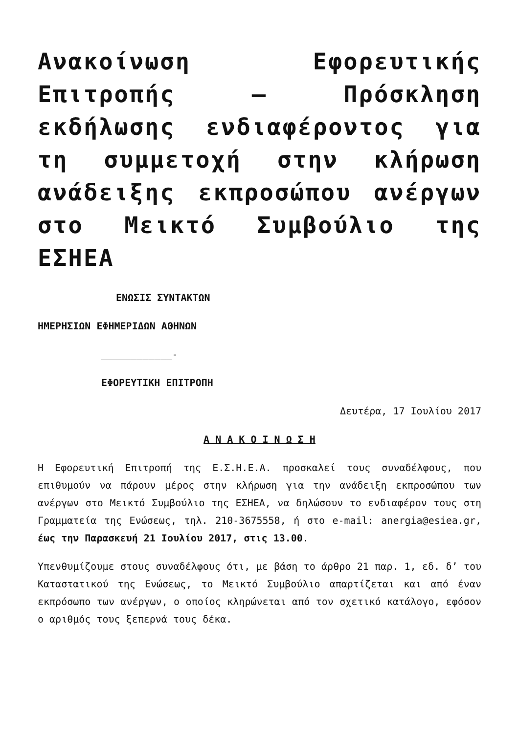Ανακοίνωση Εφορευτικής Επιτροπής – Πρόσκληση εκδήλωσης ενδιαφέροντος για τη συμμετοχή στην κλήρωση ανάδειξης εκπροσώπου ανέργων στο Μεικτό Συμβούλιο της ΕΣΗΕΑ
ΕΝΩΣΙΣ ΣΥΝΤΑΚΤΩΝ
ΗΜΕΡΗΣΙΩΝ ΕΦΗΜΕΡΙΔΩΝ ΑΘΗΝΩΝ
____________-
ΕΦΟΡΕΥΤΙΚΗ ΕΠΙΤΡΟΠΗ
Δευτέρα, 17 Ιουλίου 2017
Α Ν Α Κ Ο Ι Ν Ω Σ Η
Η Εφορευτική Επιτροπή της Ε.Σ.Η.Ε.Α. προσκαλεί τους συναδέλφους, που επιθυμούν να πάρουν μέρος στην κλήρωση για την ανάδειξη εκπροσώπου των ανέργων στο Μεικτό Συμβούλιο της ΕΣΗΕΑ, να δηλώσουν το ενδιαφέρον τους στη Γραμματεία της Ενώσεως, τηλ. 210-3675558, ή στο e-mail: anergia@esiea.gr, έως την Παρασκευή 21 Ιουλίου 2017, στις 13.00.
Υπενθυμίζουμε στους συναδέλφους ότι, με βάση το άρθρο 21 παρ. 1, εδ. δ’ του Καταστατικού της Ενώσεως, το Μεικτό Συμβούλιο απαρτίζεται και από έναν εκπρόσωπο των ανέργων, ο οποίος κληρώνεται από τον σχετικό κατάλογο, εφόσον ο αριθμός τους ξεπερνά τους δέκα.